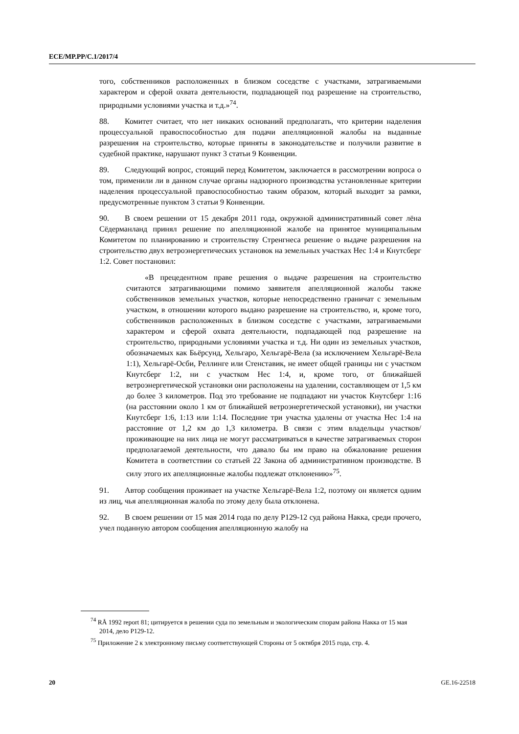ECE/MP.PP/C.1/2017/4
того, собственников расположенных в близком соседстве с участками, затрагиваемыми характером и сферой охвата деятельности, подпадающей под разрешение на строительство, природными условиями участка и т.д.»<sup>74</sup>.
88. Комитет считает, что нет никаких оснований предполагать, что критерии наделения процессуальной правоспособностью для подачи апелляционной жалобы на выданные разрешения на строительство, которые приняты в законодательстве и получили развитие в судебной практике, нарушают пункт 3 статьи 9 Конвенции.
89. Следующий вопрос, стоящий перед Комитетом, заключается в рассмотрении вопроса о том, применили ли в данном случае органы надзорного производства установленные критерии наделения процессуальной правоспособностью таким образом, который выходит за рамки, предусмотренные пунктом 3 статьи 9 Конвенции.
90. В своем решении от 15 декабря 2011 года, окружной административный совет лёна Сёдерманланд принял решение по апелляционной жалобе на принятое муниципальным Комитетом по планированию и строительству Стренгнеса решение о выдаче разрешения на строительство двух ветроэнергетических установок на земельных участках Нес 1:4 и Кнутсберг 1:2. Совет постановил:
«В прецедентном праве решения о выдаче разрешения на строительство считаются затрагивающими помимо заявителя апелляционной жалобы также собственников земельных участков, которые непосредственно граничат с земельным участком, в отношении которого выдано разрешение на строительство, и, кроме того, собственников расположенных в близком соседстве с участками, затрагиваемыми характером и сферой охвата деятельности, подпадающей под разрешение на строительство, природными условиями участка и т.д. Ни один из земельных участков, обозначаемых как Бьёрсунд, Хельгаро, Хельгарё-Вела (за исключением Хельгарё-Вела 1:1), Хельгарё-Осби, Реллинге или Стенставик, не имеет общей границы ни с участком Кнутсберг 1:2, ни с участком Нес 1:4, и, кроме того, от ближайшей ветроэнергетической установки они расположены на удалении, составляющем от 1,5 км до более 3 километров. Под это требование не подпадают ни участок Кнутсберг 1:16 (на расстоянии около 1 км от ближайшей ветроэнергетической установки), ни участки Кнутсберг 1:6, 1:13 или 1:14. Последние три участка удалены от участка Нес 1:4 на расстояние от 1,2 км до 1,3 километра. В связи с этим владельцы участков/проживающие на них лица не могут рассматриваться в качестве затрагиваемых сторон предполагаемой деятельности, что давало бы им право на обжалование решения Комитета в соответствии со статьей 22 Закона об административном производстве. В силу этого их апелляционные жалобы подлежат отклонению»<sup>75</sup>.
91. Автор сообщения проживает на участке Хельгарё-Вела 1:2, поэтому он является одним из лиц, чья апелляционная жалоба по этому делу была отклонена.
92. В своем решении от 15 мая 2014 года по делу P129-12 суд района Накка, среди прочего, учел поданную автором сообщения апелляционную жалобу на
<sup>74</sup> RÅ 1992 report 81; цитируется в решении суда по земельным и экологическим спорам района Накка от 15 мая 2014, дело P129-12.
<sup>75</sup> Приложение 2 к электронному письму соответствующей Стороны от 5 октября 2015 года, стр. 4.
20 GE.16-22518